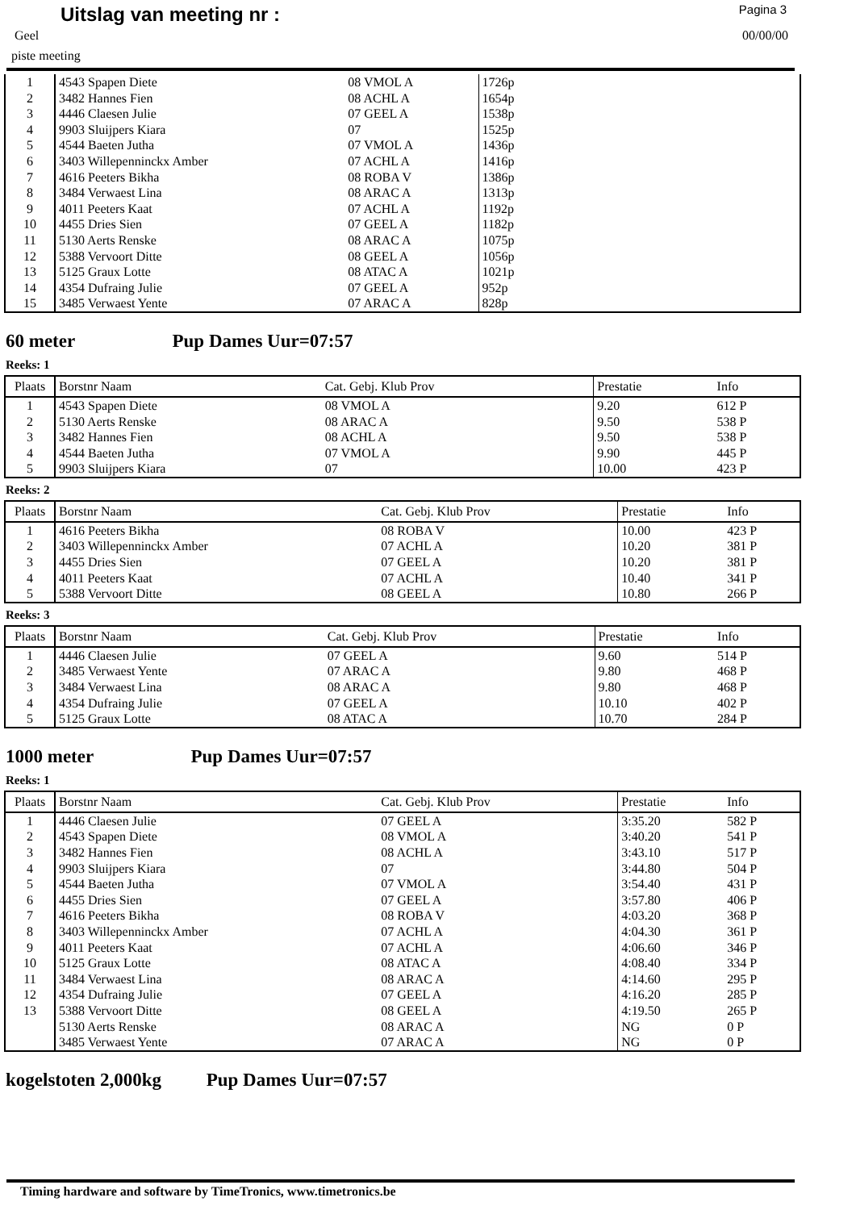Uitslag van meeting nr : Pagina 3
Geel 00/00/00
piste meeting
| 1 | 4543 Spapen Diete | 08 VMOL A | 1726p | |
| 2 | 3482 Hannes Fien | 08 ACHL A | 1654p | |
| 3 | 4446 Claesen Julie | 07 GEEL A | 1538p | |
| 4 | 9903 Sluijpers Kiara | 07 | 1525p | |
| 5 | 4544 Baeten Jutha | 07 VMOL A | 1436p | |
| 6 | 3403 Willepenninckx Amber | 07 ACHL A | 1416p | |
| 7 | 4616 Peeters Bikha | 08 ROBA V | 1386p | |
| 8 | 3484 Verwaest Lina | 08 ARAC A | 1313p | |
| 9 | 4011 Peeters Kaat | 07 ACHL A | 1192p | |
| 10 | 4455 Dries Sien | 07 GEEL A | 1182p | |
| 11 | 5130 Aerts Renske | 08 ARAC A | 1075p | |
| 12 | 5388 Vervoort Ditte | 08 GEEL A | 1056p | |
| 13 | 5125 Graux Lotte | 08 ATAC A | 1021p | |
| 14 | 4354 Dufraing Julie | 07 GEEL A | 952p | |
| 15 | 3485 Verwaest Yente | 07 ARAC A | 828p | |
60 meter Pup Dames Uur=07:57
Reeks: 1
| Plaats | Borstnr Naam | Cat. Gebj. Klub Prov | Prestatie | Info |
| --- | --- | --- | --- | --- |
| 1 | 4543 Spapen Diete | 08 VMOL A | 9.20 | 612 P |
| 2 | 5130 Aerts Renske | 08 ARAC A | 9.50 | 538 P |
| 3 | 3482 Hannes Fien | 08 ACHL A | 9.50 | 538 P |
| 4 | 4544 Baeten Jutha | 07 VMOL A | 9.90 | 445 P |
| 5 | 9903 Sluijpers Kiara | 07 | 10.00 | 423 P |
Reeks: 2
| Plaats | Borstnr Naam | Cat. Gebj. Klub Prov | Prestatie | Info |
| --- | --- | --- | --- | --- |
| 1 | 4616 Peeters Bikha | 08 ROBA V | 10.00 | 423 P |
| 2 | 3403 Willepenninckx Amber | 07 ACHL A | 10.20 | 381 P |
| 3 | 4455 Dries Sien | 07 GEEL A | 10.20 | 381 P |
| 4 | 4011 Peeters Kaat | 07 ACHL A | 10.40 | 341 P |
| 5 | 5388 Vervoort Ditte | 08 GEEL A | 10.80 | 266 P |
Reeks: 3
| Plaats | Borstnr Naam | Cat. Gebj. Klub Prov | Prestatie | Info |
| --- | --- | --- | --- | --- |
| 1 | 4446 Claesen Julie | 07 GEEL A | 9.60 | 514 P |
| 2 | 3485 Verwaest Yente | 07 ARAC A | 9.80 | 468 P |
| 3 | 3484 Verwaest Lina | 08 ARAC A | 9.80 | 468 P |
| 4 | 4354 Dufraing Julie | 07 GEEL A | 10.10 | 402 P |
| 5 | 5125 Graux Lotte | 08 ATAC A | 10.70 | 284 P |
1000 meter Pup Dames Uur=07:57
Reeks: 1
| Plaats | Borstnr Naam | Cat. Gebj. Klub Prov | Prestatie | Info |
| --- | --- | --- | --- | --- |
| 1 | 4446 Claesen Julie | 07 GEEL A | 3:35.20 | 582 P |
| 2 | 4543 Spapen Diete | 08 VMOL A | 3:40.20 | 541 P |
| 3 | 3482 Hannes Fien | 08 ACHL A | 3:43.10 | 517 P |
| 4 | 9903 Sluijpers Kiara | 07 | 3:44.80 | 504 P |
| 5 | 4544 Baeten Jutha | 07 VMOL A | 3:54.40 | 431 P |
| 6 | 4455 Dries Sien | 07 GEEL A | 3:57.80 | 406 P |
| 7 | 4616 Peeters Bikha | 08 ROBA V | 4:03.20 | 368 P |
| 8 | 3403 Willepenninckx Amber | 07 ACHL A | 4:04.30 | 361 P |
| 9 | 4011 Peeters Kaat | 07 ACHL A | 4:06.60 | 346 P |
| 10 | 5125 Graux Lotte | 08 ATAC A | 4:08.40 | 334 P |
| 11 | 3484 Verwaest Lina | 08 ARAC A | 4:14.60 | 295 P |
| 12 | 4354 Dufraing Julie | 07 GEEL A | 4:16.20 | 285 P |
| 13 | 5388 Vervoort Ditte | 08 GEEL A | 4:19.50 | 265 P |
| | 5130 Aerts Renske | 08 ARAC A | NG | 0 P |
| | 3485 Verwaest Yente | 07 ARAC A | NG | 0 P |
kogelstoten 2,000kg Pup Dames Uur=07:57
Timing hardware and software by TimeTronics, www.timetronics.be